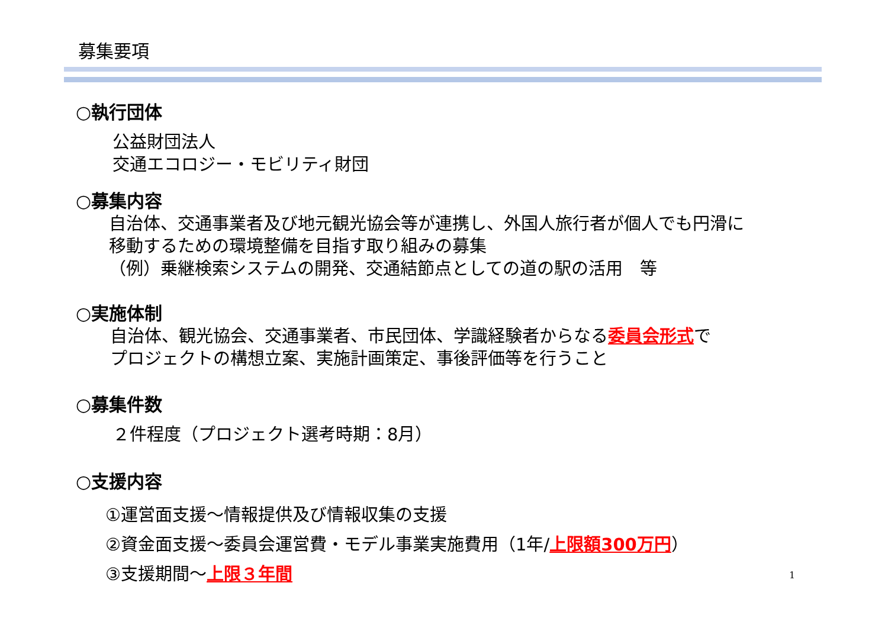募集要項
○執行団体
公益財団法人
交通エコロジー・モビリティ財団
○募集内容
自治体、交通事業者及び地元観光協会等が連携し、外国人旅行者が個人でも円滑に
移動するための環境整備を目指す取り組みの募集
（例）乗継検索システムの開発、交通結節点としての道の駅の活用　等
○実施体制
自治体、観光協会、交通事業者、市民団体、学識経験者からなる委員会形式で
プロジェクトの構想立案、実施計画策定、事後評価等を行うこと
○募集件数
２件程度（プロジェクト選考時期：8月）
○支援内容
①運営面支援～情報提供及び情報収集の支援
②資金面支援～委員会運営費・モデル事業実施費用（1年/上限額300万円）
③支援期間～上限３年間
1